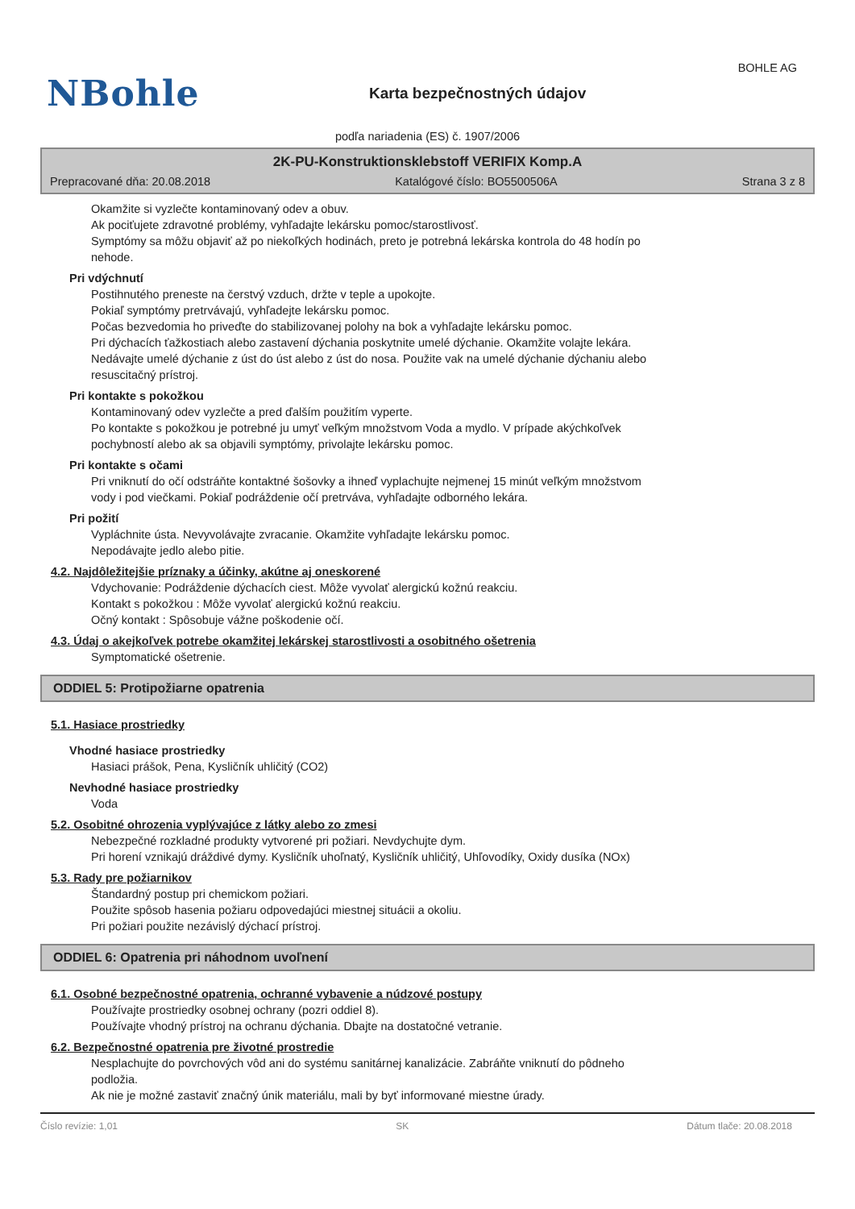BOHLE AG
NBohle
Karta bezpečnostných údajov
podľa nariadenia (ES) č. 1907/2006
2K-PU-Konstruktionsklebstoff VERIFIX Komp.A
Prepracované dňa: 20.08.2018 Katalógové číslo: BO5500506A Strana 3 z 8
Okamžite si vyzlečte kontaminovaný odev a obuv.
Ak pociťujete zdravotné problémy, vyhľadajte lekársku pomoc/starostlivosť.
Symptómy sa môžu objaviť až po niekoľkých hodinách, preto je potrebná lekárska kontrola do 48 hodín po
nehode.
Pri vdýchnutí
Postihnutého preneste na čerstvý vzduch, držte v teple a upokojte.
Pokiaľ symptómy pretrvávajú, vyhľadejte lekársku pomoc.
Počas bezvedomia ho priveďte do stabilizovanej polohy na bok a vyhľadajte lekársku pomoc.
Pri dýchacích ťažkostiach alebo zastavení dýchania poskytnite umelé dýchanie. Okamžite volajte lekára.
Nedávajte umelé dýchanie z úst do úst alebo z úst do nosa. Použite vak na umelé dýchanie dýchaniu alebo
resuscitačný prístroj.
Pri kontakte s pokožkou
Kontaminovaný odev vyzlečte a pred ďalším použitím vyperte.
Po kontakte s pokožkou je potrebné ju umyť veľkým množstvom Voda a mydlo. V prípade akýchkoľvek
pochybností alebo ak sa objavili symptómy, privolajte lekársku pomoc.
Pri kontakte s očami
Pri vniknutí do očí odstráňte kontaktné šošovky a ihneď vyplachujte nejmenej 15 minút veľkým množstvom
vody i pod viečkami. Pokiaľ podráždenie očí pretrváva, vyhľadajte odborného lekára.
Pri požití
Vypláchnite ústa. Nevyvolávajte zvracanie. Okamžite vyhľadajte lekársku pomoc.
Nepodávajte jedlo alebo pitie.
4.2. Najdôležitejšie príznaky a účinky, akútne aj oneskorené
Vdychovanie: Podráždenie dýchacích ciest. Môže vyvolať alergickú kožnú reakciu.
Kontakt s pokožkou : Môže vyvolať alergickú kožnú reakciu.
Očný kontakt : Spôsobuje vážne poškodenie očí.
4.3. Údaj o akejkoľvek potrebe okamžitej lekárskej starostlivosti a osobitného ošetrenia
Symptomatické ošetrenie.
ODDIEL 5: Protipožiarne opatrenia
5.1. Hasiace prostriedky
Vhodné hasiace prostriedky
Hasiaci prášok, Pena, Kysličník uhličitý (CO2)
Nevhodné hasiace prostriedky
Voda
5.2. Osobitné ohrozenia vyplývajúce z látky alebo zo zmesi
Nebezpečné rozkladné produkty vytvorené pri požiari. Nevdychujte dym.
Pri horení vznikajú dráždivé dymy. Kysličník uhoľnatý, Kysličník uhličitý, Uhľovodíky, Oxidy dusíka (NOx)
5.3. Rady pre požiarnikov
Štandardný postup pri chemickom požiari.
Použite spôsob hasenia požiaru odpovedajúci miestnej situácii a okoliu.
Pri požiari použite nezávislý dýchací prístroj.
ODDIEL 6: Opatrenia pri náhodnom uvoľnení
6.1. Osobné bezpečnostné opatrenia, ochranné vybavenie a núdzové postupy
Používajte prostriedky osobnej ochrany (pozri oddiel 8).
Používajte vhodný prístroj na ochranu dýchania. Dbajte na dostatočné vetranie.
6.2. Bezpečnostné opatrenia pre životné prostredie
Nesplachujte do povrchových vôd ani do systému sanitárnej kanalizácie. Zabráňte vniknutí do pôdneho
podložia.
Ak nie je možné zastaviť značný únik materiálu, mali by byť informované miestne úrady.
Číslo revízie: 1,01 SK Dátum tlače: 20.08.2018